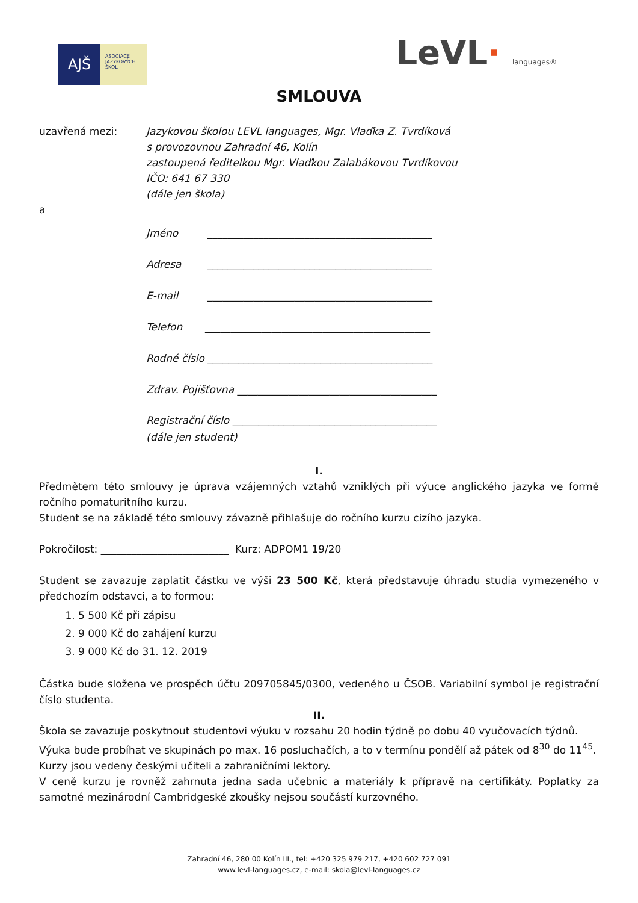AJŠ
ASOCIACE
JAZYKOVÝCH
ŠKOL
LeVL· languages®
SMLOUVA
uzavřená mezi: Jazykovou školou LEVL languages, Mgr. Vlaďka Z. Tvrdíková
s provozovnou Zahradní 46, Kolín
zastoupená ředitelkou Mgr. Vlaďkou Zalabákovou Tvrdíkovou
IČO: 641 67 330
(dále jen škola)
a
Jméno ____________________________________________
Adresa ____________________________________________
E-mail ____________________________________________
Telefon ____________________________________________
Rodné číslo ____________________________________________
Zdrav. Pojišťovna _______________________________________
Registrační číslo ________________________________________
(dále jen student)
I.
Předmětem této smlouvy je úprava vzájemných vztahů vzniklých při výuce anglického jazyka ve formě ročního pomaturitního kurzu.
Student se na základě této smlouvy závazně přihlašuje do ročního kurzu cizího jazyka.
Pokročilost: _________________________ Kurz: ADPOM1 19/20
Student se zavazuje zaplatit částku ve výši 23 500 Kč, která představuje úhradu studia vymezeného v předchozím odstavci, a to formou:
1. 5 500 Kč při zápisu
2. 9 000 Kč do zahájení kurzu
3. 9 000 Kč do 31. 12. 2019
Částka bude složena ve prospěch účtu 209705845/0300, vedeného u ČSOB. Variabilní symbol je registrační číslo studenta.
II.
Škola se zavazuje poskytnout studentovi výuku v rozsahu 20 hodin týdně po dobu 40 vyučovacích týdnů.
Výuka bude probíhat ve skupinách po max. 16 posluchačích, a to v termínu pondělí až pátek od 8<sup>30</sup> do 11<sup>45</sup>.
Kurzy jsou vedeny českými učiteli a zahraničními lektory.
V ceně kurzu je rovněž zahrnuta jedna sada učebnic a materiály k přípravě na certifikáty. Poplatky za samotné mezinárodní Cambridgeské zkoušky nejsou součástí kurzovného.
Zahradní 46, 280 00 Kolín III., tel: +420 325 979 217, +420 602 727 091
www.levl-languages.cz, e-mail: skola@levl-languages.cz